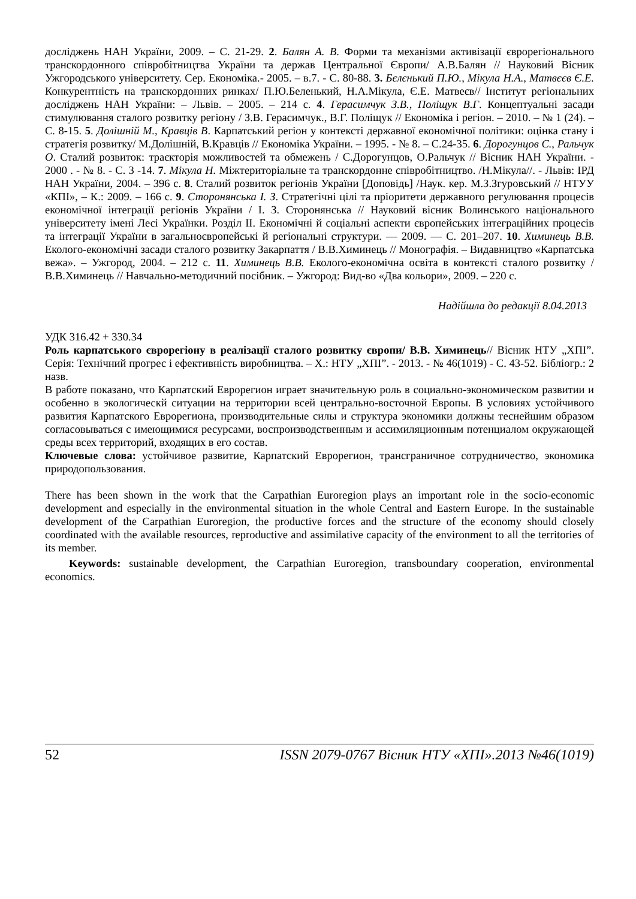досліджень НАН України, 2009. – С. 21-29. 2. Балян А. В. Форми та механізми активізації єврорегіонального транскордонного співробітництва України та держав Центральної Європи/ А.В.Балян // Науковий Вісник Ужгородського університету. Сер. Економіка.- 2005. – в.7. - С. 80-88. 3. Бєлєнький П.Ю., Мікула Н.А., Матвєєв Є.Е. Конкурентність на транскордонних ринках/ П.Ю.Беленький, Н.А.Мікула, Є.Е. Матвеєв// Інститут регіональних досліджень НАН України: – Львів. – 2005. – 214 с. 4. Герасимчук З.В., Поліщук В.Г. Концептуальні засади стимулювання сталого розвитку регіону / З.В. Герасимчук., В.Г. Поліщук // Економіка і регіон. – 2010. – № 1 (24). – С. 8-15. 5. Долішній М., Кравців В. Карпатський регіон у контексті державної економічної політики: оцінка стану і стратегія розвитку/ М.Долішній, В.Кравців // Економіка України. – 1995. - № 8. – С.24-35. 6. Дорогунцов С., Ральчук О. Сталий розвиток: траєкторія можливостей та обмежень / С.Дорогунцов, О.Ральчук // Вісник НАН України. - 2000 . - № 8. - С. 3 -14. 7. Мікула Н. Міжтериторіальне та транскордонне співробітництво. /Н.Мікула//. - Львів: ІРД НАН України, 2004. – 396 с. 8. Сталий розвиток регіонів України [Доповідь] /Наук. кер. М.З.Згуровський // НТУУ «КПІ», – К.: 2009. – 166 с. 9. Сторонянська І. З. Стратегічні цілі та пріоритети державного регулювання процесів економічної інтеграції регіонів України / І. З. Сторонянська // Науковий вісник Волинського національного університету імені Лесі Українки. Розділ ІІ. Економічні й соціальні аспекти європейських інтеграційних процесів та інтеграції України в загальноєвропейські й регіональні структури. — 2009. — С. 201–207. 10. Химинець В.В. Еколого-економічні засади сталого розвитку Закарпаття / В.В.Химинець // Монографія. – Видавництво «Карпатська вежа». – Ужгород, 2004. – 212 с. 11. Химинець В.В. Еколого-економічна освіта в контексті сталого розвитку / В.В.Химинець // Навчально-методичний посібник. – Ужгород: Вид-во «Два кольори», 2009. – 220 с.
Надійшла до редакції 8.04.2013
УДК 316.42 + 330.34
Роль карпатського єврорегіону в реалізації сталого розвитку європи/ В.В. Химинець// Вісник НТУ „ХПІ”. Серія: Технічний прогрес і ефективність виробництва. – Х.: НТУ „ХПІ”. - 2013. - № 46(1019) - С. 43-52. Бібліогр.: 2 назв.
В работе показано, что Карпатский Еврорегион играет значительную роль в социально-экономическом развитии и особенно в экологическй ситуации на территории всей центрально-восточной Европы. В условиях устойчивого развития Карпатского Еврорегиона, производительные силы и структура экономики должны теснейшим образом согласовываться с имеющимися ресурсами, воспроизводственным и ассимиляционным потенциалом окружающей среды всех территорий, входящих в его состав.
Ключевые слова: устойчивое развитие, Карпатский Еврорегион, трансграничное сотрудничество, экономика природопользования.
There has been shown in the work that the Carpathian Euroregion plays an important role in the socio-economic development and especially in the environmental situation in the whole Central and Eastern Europe. In the sustainable development of the Carpathian Euroregion, the productive forces and the structure of the economy should closely coordinated with the available resources, reproductive and assimilative capacity of the environment to all the territories of its member.
Keywords: sustainable development, the Carpathian Euroregion, transboundary cooperation, environmental economics.
52 ISSN 2079-0767 Вісник НТУ «ХПІ».2013 №46(1019)